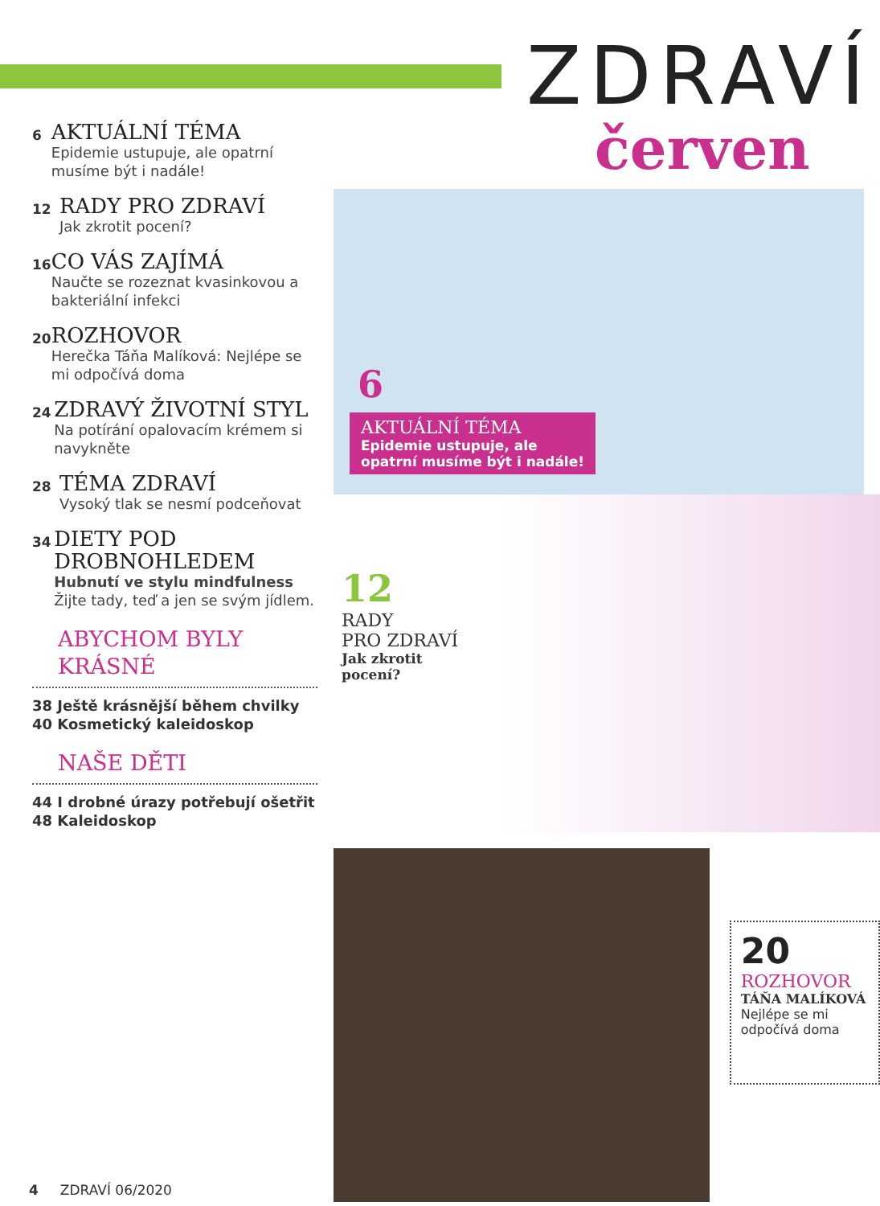6
AKTUÁLNÍ TÉMA
Epidemie ustupuje, ale opatrní musíme být i nadále!
12
RADY PRO ZDRAVÍ
Jak zkrotit pocení?
16
CO VÁS ZAJÍMÁ
Naučte se rozeznat kvasinkovou a bakteriální infekci
20
ROZHOVOR
Herečka Táňa Malíková: Nejlépe se mi odpočívá doma
24
ZDRAVÝ ŽIVOTNÍ STYL
Na potírání opalovacím krémem si navykněte
28
TÉMA ZDRAVÍ
Vysoký tlak se nesmí podceňovat
34
DIETY POD DROBNOHLEDEM
Hubnutí ve stylu mindfulness
Žijte tady, teď a jen se svým jídlem.
ABYCHOM BYLY KRÁSNÉ
38 Ještě krásnější během chvilky
40 Kosmetický kaleidoskop
NAŠE DĚTI
44 I drobné úrazy potřebují ošetřit
48 Kaleidoskop
ZDRAVÍ
červen
6
AKTUÁLNÍ TÉMA
Epidemie ustupuje, ale
opatrní musíme být i nadále!
12
RADY
PRO ZDRAVÍ
Jak zkrotit
pocení?
20
ROZHOVOR
TÁŇA MALÍKOVÁ
Nejlépe se mi odpočívá doma
4 ZDRAVÍ 06/2020